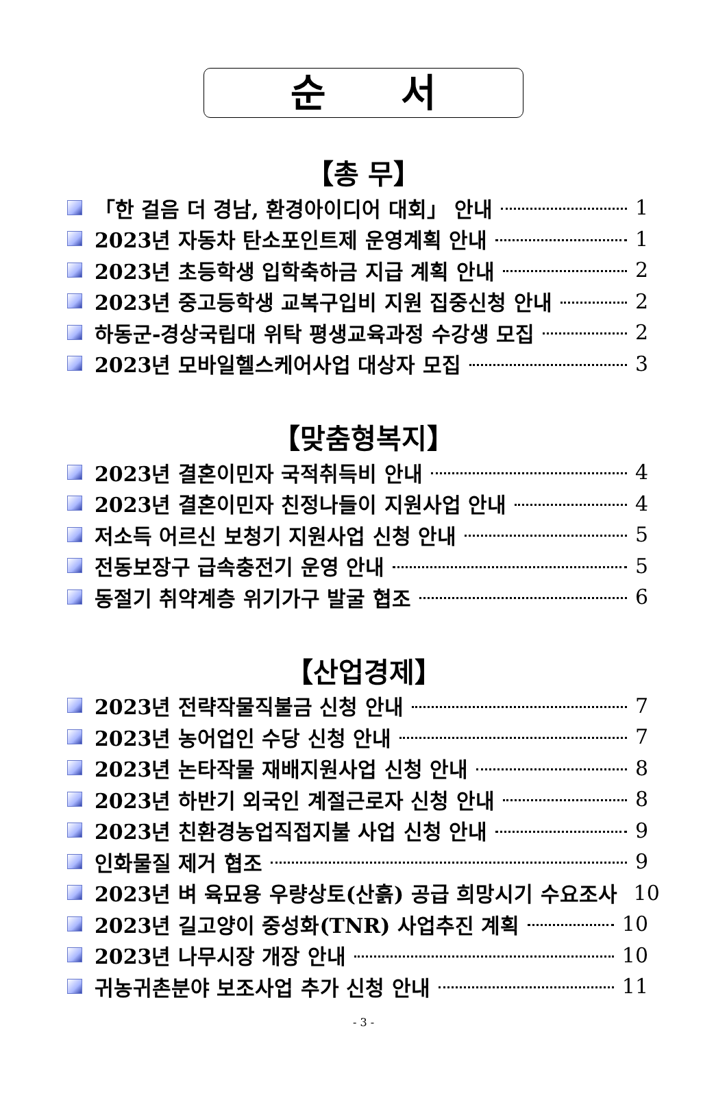순 서
【총 무】
「한 걸음 더 경남, 환경아이디어 대회」 안내 1
2023년 자동차 탄소포인트제 운영계획 안내 1
2023년 초등학생 입학축하금 지급 계획 안내 2
2023년 중고등학생 교복구입비 지원 집중신청 안내 2
하동군-경상국립대 위탁 평생교육과정 수강생 모집 2
2023년 모바일헬스케어사업 대상자 모집 3
【맞춤형복지】
2023년 결혼이민자 국적취득비 안내 4
2023년 결혼이민자 친정나들이 지원사업 안내 4
저소득 어르신 보청기 지원사업 신청 안내 5
전동보장구 급속충전기 운영 안내 5
동절기 취약계층 위기가구 발굴 협조 6
【산업경제】
2023년 전략작물직불금 신청 안내 7
2023년 농어업인 수당 신청 안내 7
2023년 논타작물 재배지원사업 신청 안내 8
2023년 하반기 외국인 계절근로자 신청 안내 8
2023년 친환경농업직접지불 사업 신청 안내 9
인화물질 제거 협조 9
2023년 벼 육묘용 우량상토(산흙) 공급 희망시기 수요조사 10
2023년 길고양이 중성화(TNR) 사업추진 계획 10
2023년 나무시장 개장 안내 10
귀농귀촌분야 보조사업 추가 신청 안내 11
- 3 -